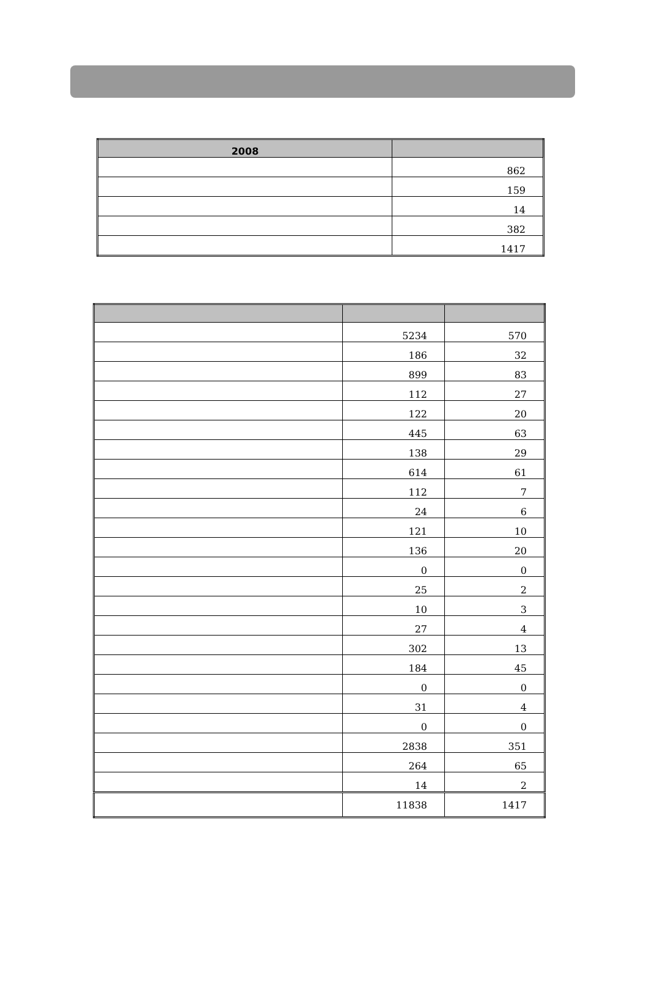| 2008 | |
| --- | --- |
| | 862 |
| | 159 |
| | 14 |
| | 382 |
| | 1417 |
| | 5234 | 570 |
| | 186 | 32 |
| | 899 | 83 |
| | 112 | 27 |
| | 122 | 20 |
| | 445 | 63 |
| | 138 | 29 |
| | 614 | 61 |
| | 112 | 7 |
| | 24 | 6 |
| | 121 | 10 |
| | 136 | 20 |
| | 0 | 0 |
| | 25 | 2 |
| | 10 | 3 |
| | 27 | 4 |
| | 302 | 13 |
| | 184 | 45 |
| | 0 | 0 |
| | 31 | 4 |
| | 0 | 0 |
| | 2838 | 351 |
| | 264 | 65 |
| | 14 | 2 |
| | 11838 | 1417 |